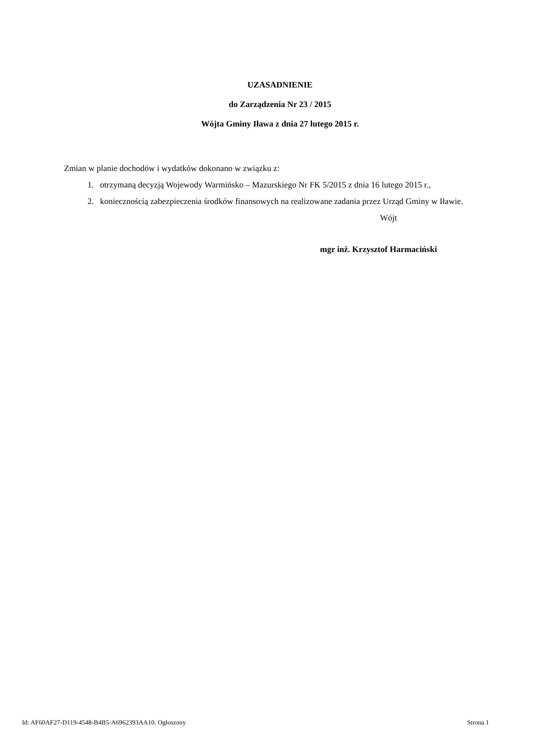UZASADNIENIE
do Zarządzenia Nr 23 / 2015
Wójta Gminy Iława z dnia 27 lutego 2015 r.
Zmian w planie dochodów i wydatków dokonano w związku z:
1. otrzymaną decyzją Wojewody Warmińsko – Mazurskiego Nr FK 5/2015 z dnia 16 lutego 2015 r.,
2. koniecznością zabezpieczenia środków finansowych na realizowane zadania przez Urząd Gminy w Iławie.
Wójt
mgr inż. Krzysztof Harmaciński
Id: AF60AF27-D119-4548-B4B5-A6962393AA10. Ogłoszony Strona 1